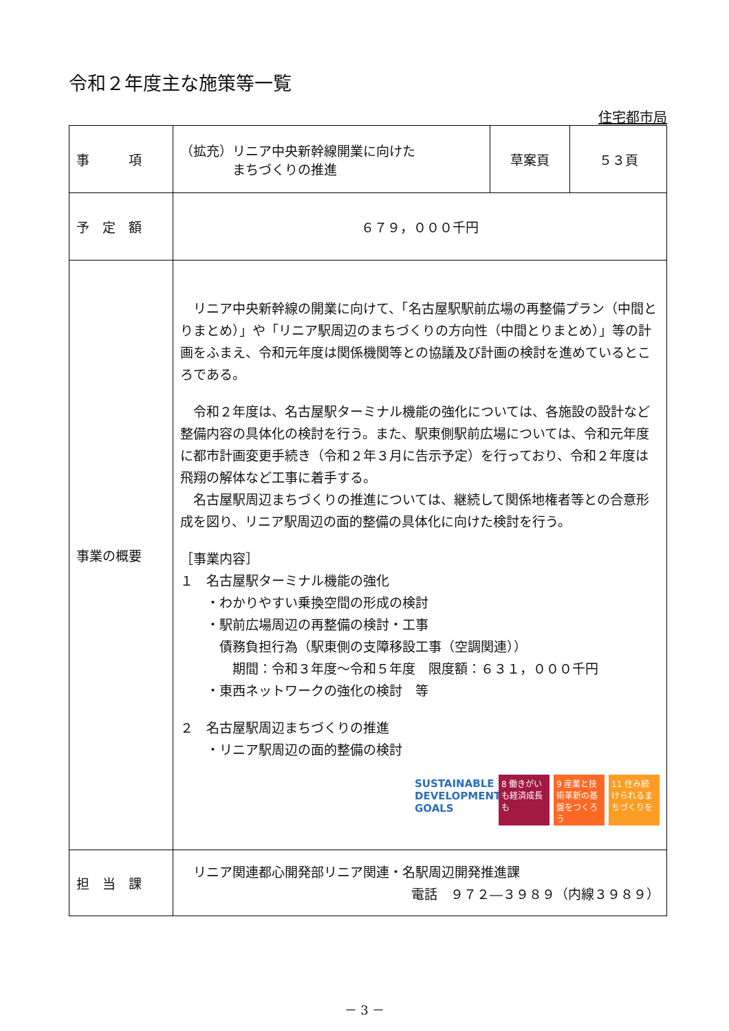令和２年度主な施策等一覧
住宅都市局
| 事 項 | （拡充）リニア中央新幹線開業に向けた まちづくりの推進 | 草案頁 | ５３頁 |
| 予 定 額 | ６７９，０００千円 | | |
| 事業の概要 | リニア中央新幹線の開業に向けて、「名古屋駅駅前広場の再整備プラン（中間とりまとめ）」や「リニア駅周辺のまちづくりの方向性（中間とりまとめ）」等の計画をふまえ、令和元年度は関係機関等との協議及び計画の検討を進めているところである。 令和２年度は、名古屋駅ターミナル機能の強化については、各施設の設計など整備内容の具体化の検討を行う。また、駅東側駅前広場については、令和元年度に都市計画変更手続き（令和２年３月に告示予定）を行っており、令和２年度は飛翔の解体など工事に着手する。 名古屋駅周辺まちづくりの推進については、継続して関係地権者等との合意形成を図り、リニア駅周辺の面的整備の具体化に向けた検討を行う。 ［事業内容］ １ 名古屋駅ターミナル機能の強化 ・わかりやすい乗換空間の形成の検討 ・駅前広場周辺の再整備の検討・工事 債務負担行為（駅東側の支障移設工事（空調関連）） 期間：令和３年度～令和５年度 限度額：６３１，０００千円 ・東西ネットワークの強化の検討 等 ２ 名古屋駅周辺まちづくりの推進 ・リニア駅周辺の面的整備の検討 SUSTAINABLE DEVELOPMENT GOALS 8 働きがいも経済成長も 9 産業と技術革新の基盤をつくろう 11 住み続けられるまちづくりを | | |
| 担 当 課 | リニア関連都心開発部リニア関連・名駅周辺開発推進課 電話 ９７２―３９８９（内線３９８９） | | |
－ 3 －